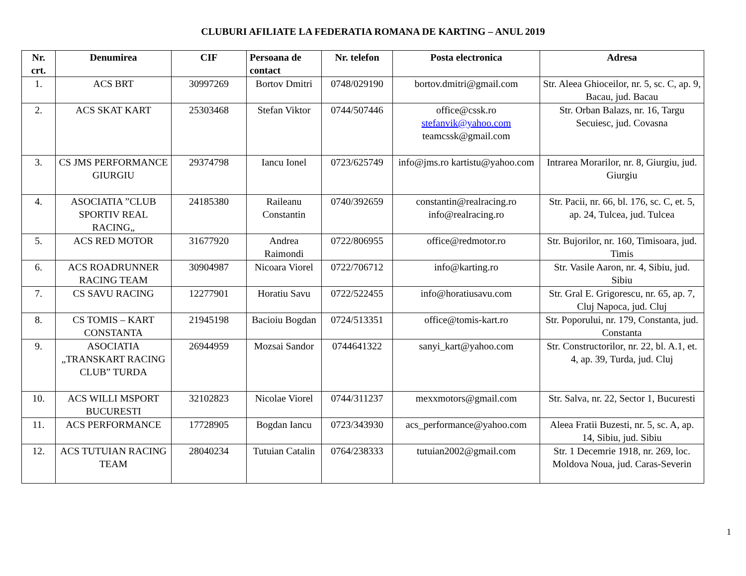CLUBURI AFILIATE LA FEDERATIA ROMANA DE KARTING – ANUL 2019
| Nr. crt. | Denumirea | CIF | Persoana de contact | Nr. telefon | Posta electronica | Adresa |
| --- | --- | --- | --- | --- | --- | --- |
| 1. | ACS BRT | 30997269 | Bortov Dmitri | 0748/029190 | bortov.dmitri@gmail.com | Str. Aleea Ghioceilor, nr. 5, sc. C, ap. 9, Bacau, jud. Bacau |
| 2. | ACS SKAT KART | 25303468 | Stefan Viktor | 0744/507446 | office@cssk.ro stefanvik@yahoo.com teamcssk@gmail.com | Str. Orban Balazs, nr. 16, Targu Secuiesc, jud. Covasna |
| 3. | CS JMS PERFORMANCE GIURGIU | 29374798 | Iancu Ionel | 0723/625749 | info@jms.ro kartistu@yahoo.com | Intrarea Morarilor, nr. 8, Giurgiu, jud. Giurgiu |
| 4. | ASOCIATIA ”CLUB SPORTIV REAL RACING„ | 24185380 | Raileanu Constantin | 0740/392659 | constantin@realracing.ro info@realracing.ro | Str. Pacii, nr. 66, bl. 176, sc. C, et. 5, ap. 24, Tulcea, jud. Tulcea |
| 5. | ACS RED MOTOR | 31677920 | Andrea Raimondi | 0722/806955 | office@redmotor.ro | Str. Bujorilor, nr. 160, Timisoara, jud. Timis |
| 6. | ACS ROADRUNNER RACING TEAM | 30904987 | Nicoara Viorel | 0722/706712 | info@karting.ro | Str. Vasile Aaron, nr. 4, Sibiu, jud. Sibiu |
| 7. | CS SAVU RACING | 12277901 | Horatiu Savu | 0722/522455 | info@horatiusavu.com | Str. Gral E. Grigorescu, nr. 65, ap. 7, Cluj Napoca, jud. Cluj |
| 8. | CS TOMIS – KART CONSTANTA | 21945198 | Bacioiu Bogdan | 0724/513351 | office@tomis-kart.ro | Str. Poporului, nr. 179, Constanta, jud. Constanta |
| 9. | ASOCIATIA „TRANSKART RACING CLUB” TURDA | 26944959 | Mozsai Sandor | 0744641322 | sanyi_kart@yahoo.com | Str. Constructorilor, nr. 22, bl. A.1, et. 4, ap. 39, Turda, jud. Cluj |
| 10. | ACS WILLI MSPORT BUCURESTI | 32102823 | Nicolae Viorel | 0744/311237 | mexxmotors@gmail.com | Str. Salva, nr. 22, Sector 1, Bucuresti |
| 11. | ACS PERFORMANCE | 17728905 | Bogdan Iancu | 0723/343930 | acs_performance@yahoo.com | Aleea Fratii Buzesti, nr. 5, sc. A, ap. 14, Sibiu, jud. Sibiu |
| 12. | ACS TUTUIAN RACING TEAM | 28040234 | Tutuian Catalin | 0764/238333 | tutuian2002@gmail.com | Str. 1 Decemrie 1918, nr. 269, loc. Moldova Noua, jud. Caras-Severin |
1